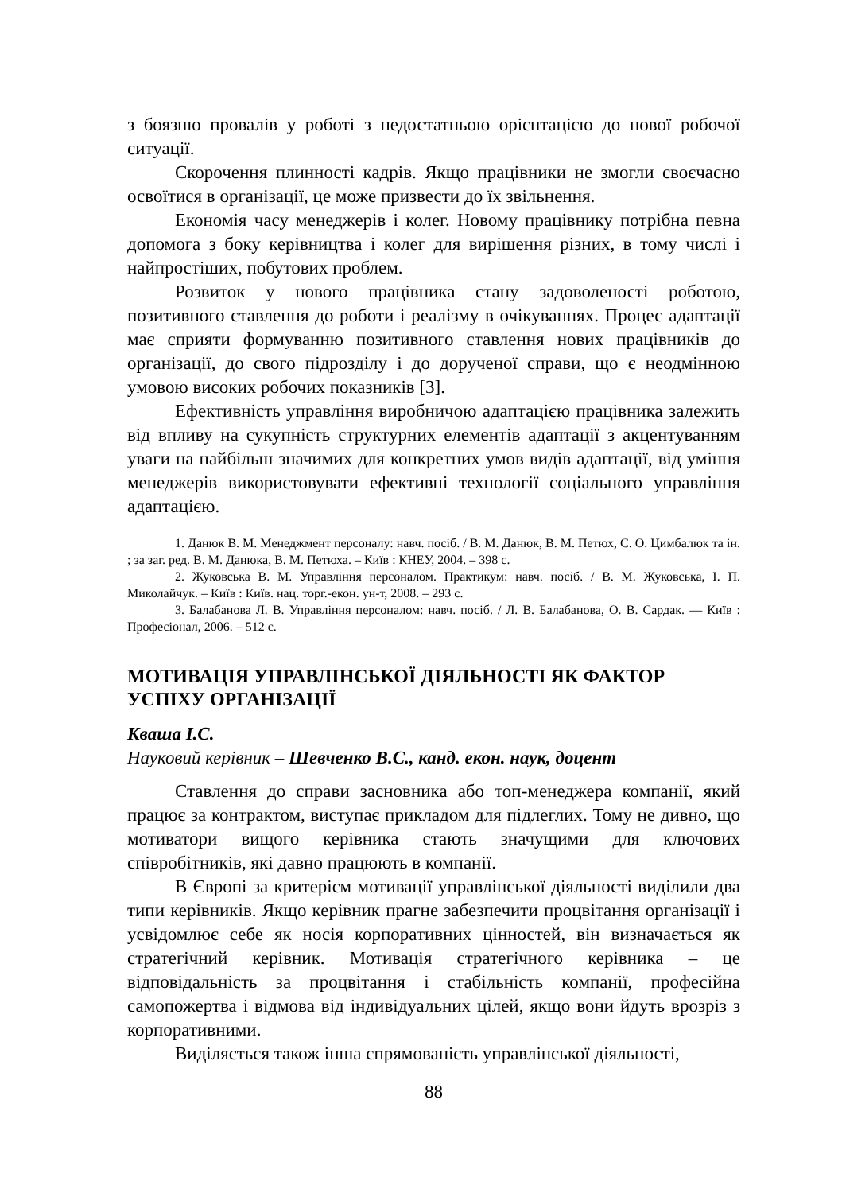з боязню провалів у роботі з недостатньою орієнтацією до нової робочої ситуації.
Скорочення плинності кадрів. Якщо працівники не змогли своєчасно освоїтися в організації, це може призвести до їх звільнення.
Економія часу менеджерів і колег. Новому працівнику потрібна певна допомога з боку керівництва і колег для вирішення різних, в тому числі і найпростіших, побутових проблем.
Розвиток у нового працівника стану задоволеності роботою, позитивного ставлення до роботи і реалізму в очікуваннях. Процес адаптації має сприяти формуванню позитивного ставлення нових працівників до організації, до свого підрозділу і до дорученої справи, що є неодмінною умовою високих робочих показників [3].
Ефективність управління виробничою адаптацією працівника залежить від впливу на сукупність структурних елементів адаптації з акцентуванням уваги на найбільш значимих для конкретних умов видів адаптації, від уміння менеджерів використовувати ефективні технології соціального управління адаптацією.
1. Данюк В. М. Менеджмент персоналу: навч. посіб. / В. М. Данюк, В. М. Петюх, С. О. Цимбалюк та ін. ; за заг. ред. В. М. Данюка, В. М. Петюха. – Київ : КНЕУ, 2004. – 398 с.
2. Жуковська В. М. Управління персоналом. Практикум: навч. посіб. / В. М. Жуковська, І. П. Миколайчук. – Київ : Київ. нац. торг.-екон. ун-т, 2008. – 293 с.
3. Балабанова Л. В. Управління персоналом: навч. посіб. / Л. В. Балабанова, О. В. Сардак. — Київ : Професіонал, 2006. – 512 с.
МОТИВАЦІЯ УПРАВЛІНСЬКОЇ ДІЯЛЬНОСТІ ЯК ФАКТОР УСПІХУ ОРГАНІЗАЦІЇ
Кваша І.С.
Науковий керівник – Шевченко В.С., канд. екон. наук, доцент
Ставлення до справи засновника або топ-менеджера компанії, який працює за контрактом, виступає прикладом для підлеглих. Тому не дивно, що мотиватори вищого керівника стають значущими для ключових співробітників, які давно працюють в компанії.
В Європі за критерієм мотивації управлінської діяльності виділили два типи керівників. Якщо керівник прагне забезпечити процвітання організації і усвідомлює себе як носія корпоративних цінностей, він визначається як стратегічний керівник. Мотивація стратегічного керівника – це відповідальність за процвітання і стабільність компанії, професійна самопожертва і відмова від індивідуальних цілей, якщо вони йдуть врозріз з корпоративними.
Виділяється також інша спрямованість управлінської діяльності,
88